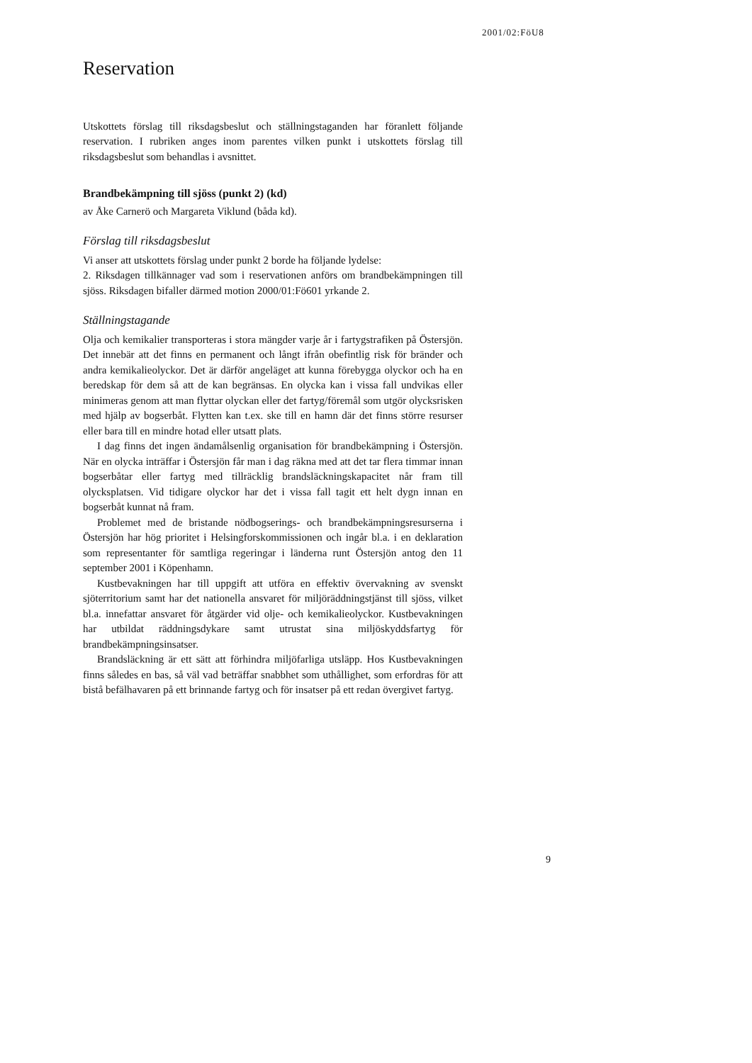2001/02:FöU8
Reservation
Utskottets förslag till riksdagsbeslut och ställningstaganden har föranlett följande reservation. I rubriken anges inom parentes vilken punkt i utskottets förslag till riksdagsbeslut som behandlas i avsnittet.
Brandbekämpning till sjöss (punkt 2) (kd)
av Åke Carnerö och Margareta Viklund (båda kd).
Förslag till riksdagsbeslut
Vi anser att utskottets förslag under punkt 2 borde ha följande lydelse:
2. Riksdagen tillkännager vad som i reservationen anförs om brandbekämpningen till sjöss. Riksdagen bifaller därmed motion 2000/01:Fö601 yrkande 2.
Ställningstagande
Olja och kemikalier transporteras i stora mängder varje år i fartygstrafiken på Östersjön. Det innebär att det finns en permanent och långt ifrån obefintlig risk för bränder och andra kemikalieolyckor. Det är därför angeläget att kunna förebygga olyckor och ha en beredskap för dem så att de kan begränsas. En olycka kan i vissa fall undvikas eller minimeras genom att man flyttar olyckan eller det fartyg/föremål som utgör olycksrisken med hjälp av bogserbåt. Flytten kan t.ex. ske till en hamn där det finns större resurser eller bara till en mindre hotad eller utsatt plats.
I dag finns det ingen ändamålsenlig organisation för brandbekämpning i Östersjön. När en olycka inträffar i Östersjön får man i dag räkna med att det tar flera timmar innan bogserbåtar eller fartyg med tillräcklig brandsläckningskapacitet når fram till olycksplatsen. Vid tidigare olyckor har det i vissa fall tagit ett helt dygn innan en bogserbåt kunnat nå fram.
Problemet med de bristande nödbogserings- och brandbekämpningsresurserna i Östersjön har hög prioritet i Helsingforskommissionen och ingår bl.a. i en deklaration som representanter för samtliga regeringar i länderna runt Östersjön antog den 11 september 2001 i Köpenhamn.
Kustbevakningen har till uppgift att utföra en effektiv övervakning av svenskt sjöterritorium samt har det nationella ansvaret för miljöräddningstjänst till sjöss, vilket bl.a. innefattar ansvaret för åtgärder vid olje- och kemikalieolyckor. Kustbevakningen har utbildat räddningsdykare samt utrustat sina miljöskyddsfartyg för brandbekämpningsinsatser.
Brandsläckning är ett sätt att förhindra miljöfarliga utsläpp. Hos Kustbevakningen finns således en bas, så väl vad beträffar snabbhet som uthållighet, som erfordras för att bistå befälhavaren på ett brinnande fartyg och för insatser på ett redan övergivet fartyg.
9